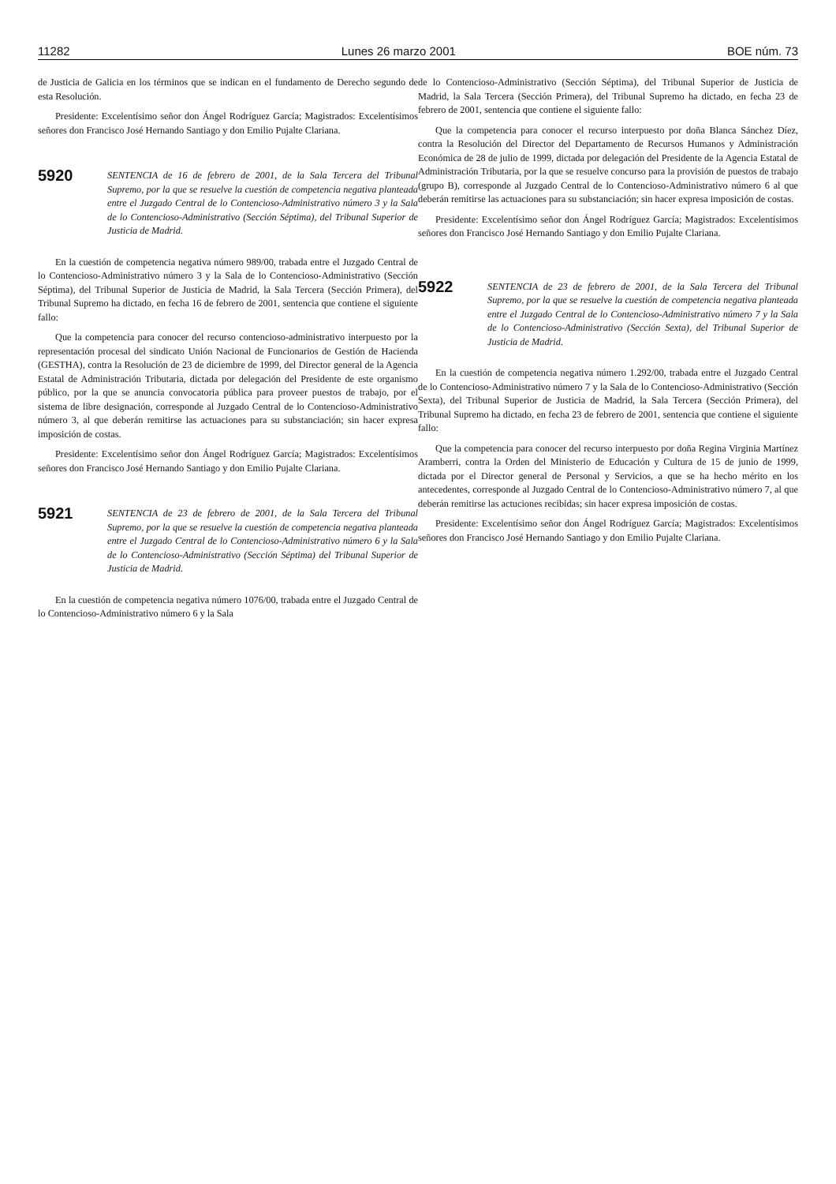11282 Lunes 26 marzo 2001 BOE núm. 73
de Justicia de Galicia en los términos que se indican en el fundamento de Derecho segundo de esta Resolución.
Presidente: Excelentísimo señor don Ángel Rodríguez García; Magistrados: Excelentísimos señores don Francisco José Hernando Santiago y don Emilio Pujalte Clariana.
5920
SENTENCIA de 16 de febrero de 2001, de la Sala Tercera del Tribunal Supremo, por la que se resuelve la cuestión de competencia negativa planteada entre el Juzgado Central de lo Contencioso-Administrativo número 3 y la Sala de lo Contencioso-Administrativo (Sección Séptima), del Tribunal Superior de Justicia de Madrid.
En la cuestión de competencia negativa número 989/00, trabada entre el Juzgado Central de lo Contencioso-Administrativo número 3 y la Sala de lo Contencioso-Administrativo (Sección Séptima), del Tribunal Superior de Justicia de Madrid, la Sala Tercera (Sección Primera), del Tribunal Supremo ha dictado, en fecha 16 de febrero de 2001, sentencia que contiene el siguiente fallo:
Que la competencia para conocer del recurso contencioso-administrativo interpuesto por la representación procesal del sindicato Unión Nacional de Funcionarios de Gestión de Hacienda (GESTHA), contra la Resolución de 23 de diciembre de 1999, del Director general de la Agencia Estatal de Administración Tributaria, dictada por delegación del Presidente de este organismo público, por la que se anuncia convocatoria pública para proveer puestos de trabajo, por el sistema de libre designación, corresponde al Juzgado Central de lo Contencioso-Administrativo número 3, al que deberán remitirse las actuaciones para su substanciación; sin hacer expresa imposición de costas.
Presidente: Excelentísimo señor don Ángel Rodríguez García; Magistrados: Excelentísimos señores don Francisco José Hernando Santiago y don Emilio Pujalte Clariana.
5921
SENTENCIA de 23 de febrero de 2001, de la Sala Tercera del Tribunal Supremo, por la que se resuelve la cuestión de competencia negativa planteada entre el Juzgado Central de lo Contencioso-Administrativo número 6 y la Sala de lo Contencioso-Administrativo (Sección Séptima) del Tribunal Superior de Justicia de Madrid.
En la cuestión de competencia negativa número 1076/00, trabada entre el Juzgado Central de lo Contencioso-Administrativo número 6 y la Sala
de lo Contencioso-Administrativo (Sección Séptima), del Tribunal Superior de Justicia de Madrid, la Sala Tercera (Sección Primera), del Tribunal Supremo ha dictado, en fecha 23 de febrero de 2001, sentencia que contiene el siguiente fallo:
Que la competencia para conocer el recurso interpuesto por doña Blanca Sánchez Díez, contra la Resolución del Director del Departamento de Recursos Humanos y Administración Económica de 28 de julio de 1999, dictada por delegación del Presidente de la Agencia Estatal de Administración Tributaria, por la que se resuelve concurso para la provisión de puestos de trabajo (grupo B), corresponde al Juzgado Central de lo Contencioso-Administrativo número 6 al que deberán remitirse las actuaciones para su substanciación; sin hacer expresa imposición de costas.
Presidente: Excelentísimo señor don Ángel Rodríguez García; Magistrados: Excelentísimos señores don Francisco José Hernando Santiago y don Emilio Pujalte Clariana.
5922
SENTENCIA de 23 de febrero de 2001, de la Sala Tercera del Tribunal Supremo, por la que se resuelve la cuestión de competencia negativa planteada entre el Juzgado Central de lo Contencioso-Administrativo número 7 y la Sala de lo Contencioso-Administrativo (Sección Sexta), del Tribunal Superior de Justicia de Madrid.
En la cuestión de competencia negativa número 1.292/00, trabada entre el Juzgado Central de lo Contencioso-Administrativo número 7 y la Sala de lo Contencioso-Administrativo (Sección Sexta), del Tribunal Superior de Justicia de Madrid, la Sala Tercera (Sección Primera), del Tribunal Supremo ha dictado, en fecha 23 de febrero de 2001, sentencia que contiene el siguiente fallo:
Que la competencia para conocer del recurso interpuesto por doña Regina Virginia Martínez Aramberri, contra la Orden del Ministerio de Educación y Cultura de 15 de junio de 1999, dictada por el Director general de Personal y Servicios, a que se ha hecho mérito en los antecedentes, corresponde al Juzgado Central de lo Contencioso-Administrativo número 7, al que deberán remitirse las actuciones recibidas; sin hacer expresa imposición de costas.
Presidente: Excelentísimo señor don Ángel Rodríguez García; Magistrados: Excelentísimos señores don Francisco José Hernando Santiago y don Emilio Pujalte Clariana.